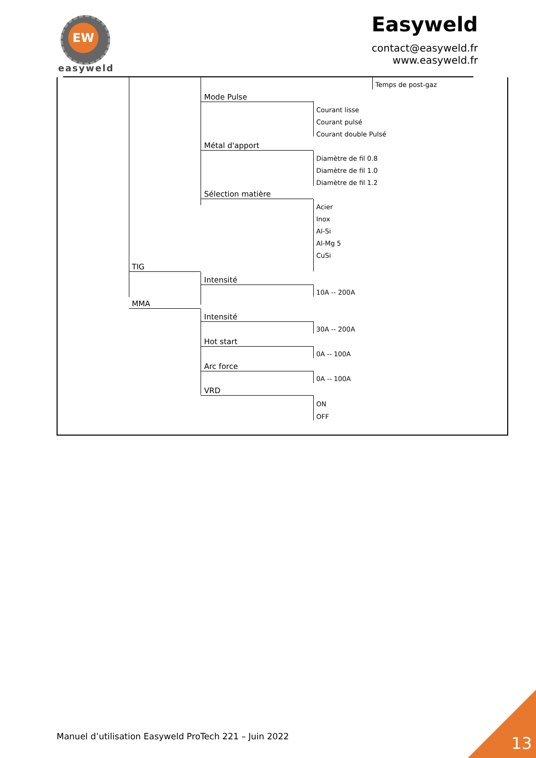EW
easyweld
Easyweld
contact@easyweld.fr
www.easyweld.fr
Temps de post-gaz
Mode Pulse
Courant lisse
Courant pulsé
Courant double Pulsé
Métal d'apport
Diamètre de fil 0.8
Diamètre de fil 1.0
Diamètre de fil 1.2
Sélection matière
Acier
Inox
Al-Si
Al-Mg 5
CuSi
TIG
Intensité
10A -- 200A
MMA
Intensité
30A -- 200A
Hot start
0A -- 100A
Arc force
0A -- 100A
VRD
ON
OFF
Manuel d’utilisation Easyweld ProTech 221 – Juin 2022
13